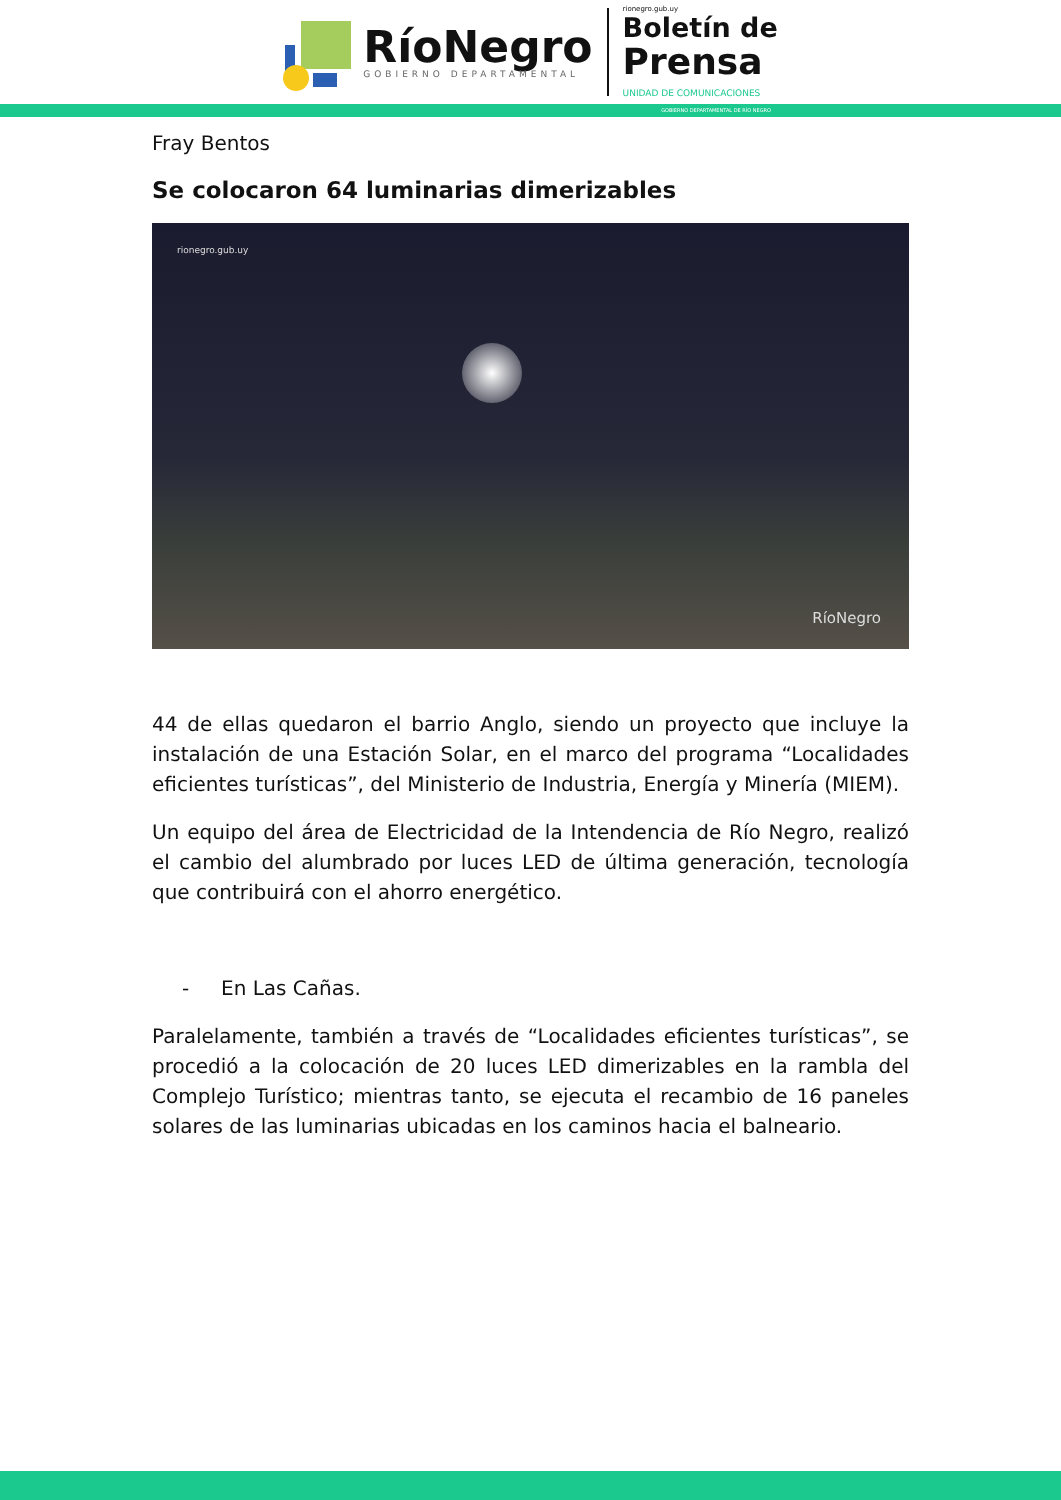RíoNegro
GOBIERNO DEPARTAMENTAL
rionegro.gub.uy
Boletín de
Prensa
UNIDAD DE COMUNICACIONES
GOBIERNO DEPARTAMENTAL DE RÍO NEGRO
Fray Bentos
Se colocaron 64 luminarias dimerizables
rionegro.gub.uy
RíoNegro
44 de ellas quedaron el barrio Anglo, siendo un proyecto que incluye la instalación de una Estación Solar, en el marco del programa “Localidades eficientes turísticas”, del Ministerio de Industria, Energía y Minería (MIEM).
Un equipo del área de Electricidad de la Intendencia de Río Negro, realizó el cambio del alumbrado por luces LED de última generación, tecnología que contribuirá con el ahorro energético.
- En Las Cañas.
Paralelamente, también a través de “Localidades eficientes turísticas”, se procedió a la colocación de 20 luces LED dimerizables en la rambla del Complejo Turístico; mientras tanto, se ejecuta el recambio de 16 paneles solares de las luminarias ubicadas en los caminos hacia el balneario.